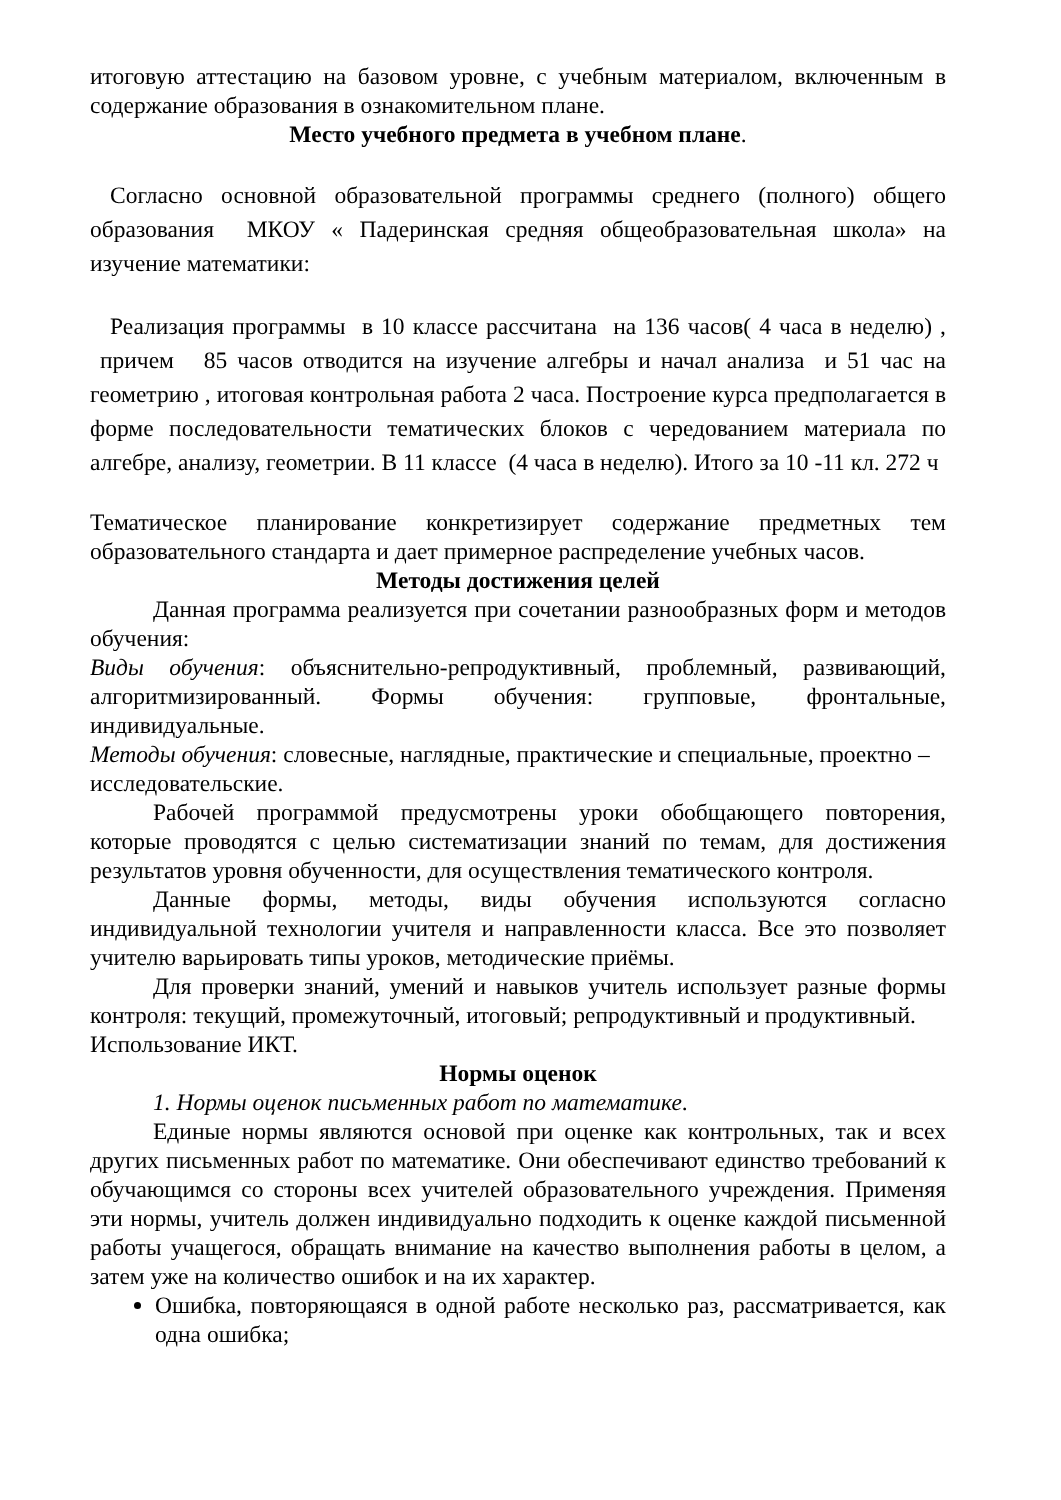итоговую аттестацию на базовом уровне, с учебным материалом, включенным в содержание образования в ознакомительном плане.
Место учебного предмета в учебном плане.
Согласно основной образовательной программы среднего (полного) общего образования МКОУ « Падеринская средняя общеобразовательная школа» на изучение математики:
Реализация программы в 10 классе рассчитана на 136 часов( 4 часа в неделю) , причем 85 часов отводится на изучение алгебры и начал анализа и 51 час на геометрию , итоговая контрольная работа 2 часа. Построение курса предполагается в форме последовательности тематических блоков с чередованием материала по алгебре, анализу, геометрии. В 11 классе (4 часа в неделю). Итого за 10 -11 кл. 272 ч
Тематическое планирование конкретизирует содержание предметных тем образовательного стандарта и дает примерное распределение учебных часов.
Методы достижения целей
Данная программа реализуется при сочетании разнообразных форм и методов обучения:
Виды обучения: объяснительно-репродуктивный, проблемный, развивающий, алгоритмизированный. Формы обучения: групповые, фронтальные, индивидуальные.
Методы обучения: словесные, наглядные, практические и специальные, проектно –
исследовательские.
Рабочей программой предусмотрены уроки обобщающего повторения, которые проводятся с целью систематизации знаний по темам, для достижения результатов уровня обученности, для осуществления тематического контроля.
Данные формы, методы, виды обучения используются согласно индивидуальной технологии учителя и направленности класса. Все это позволяет учителю варьировать типы уроков, методические приёмы.
Для проверки знаний, умений и навыков учитель использует разные формы контроля: текущий, промежуточный, итоговый; репродуктивный и продуктивный.
Использование ИКТ.
Нормы оценок
1. Нормы оценок письменных работ по математике.
Единые нормы являются основой при оценке как контрольных, так и всех других письменных работ по математике. Они обеспечивают единство требований к обучающимся со стороны всех учителей образовательного учреждения. Применяя эти нормы, учитель должен индивидуально подходить к оценке каждой письменной работы учащегося, обращать внимание на качество выполнения работы в целом, а затем уже на количество ошибок и на их характер.
Ошибка, повторяющаяся в одной работе несколько раз, рассматривается, как одна ошибка;